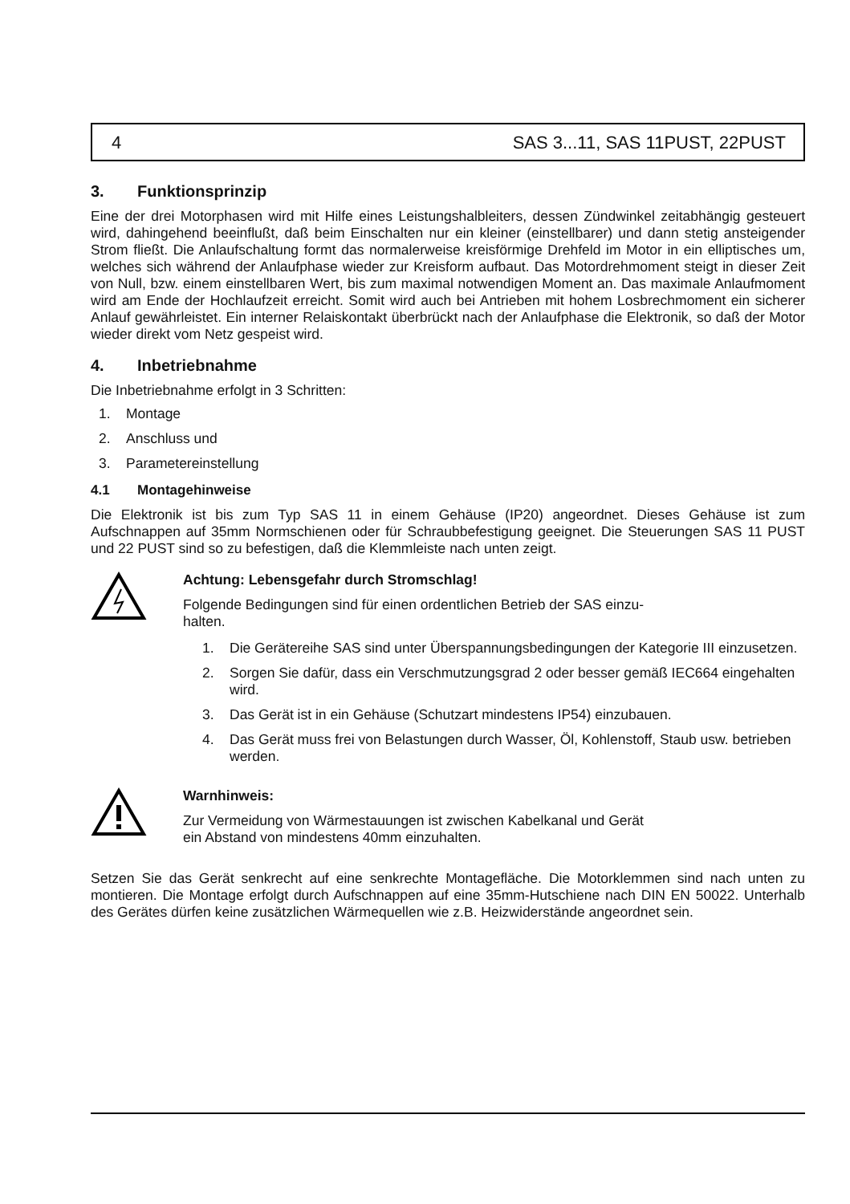4 SAS 3...11, SAS 11PUST, 22PUST
3. Funktionsprinzip
Eine der drei Motorphasen wird mit Hilfe eines Leistungshalbleiters, dessen Zündwinkel zeitab­hängig gesteuert wird, dahingehend beeinflußt, daß beim Einschalten nur ein kleiner (einstell­barer) und dann stetig ansteigender Strom fließt. Die Anlaufschaltung formt das normalerweise kreisförmige Drehfeld im Motor in ein elliptisches um, welches sich während der Anlaufphase wieder zur Kreisform aufbaut. Das Motordrehmoment steigt in dieser Zeit von Null, bzw. einem einstellbaren Wert, bis zum maximal notwendigen Moment an. Das maximale Anlaufmoment wird am Ende der Hochlaufzeit erreicht. Somit wird auch bei Antrieben mit hohem Losbrechmoment ein sicherer Anlauf gewährleistet. Ein interner Relaiskontakt überbrückt nach der Anlaufphase die Elektronik, so daß der Motor wieder direkt vom Netz gespeist wird.
4. Inbetriebnahme
Die Inbetriebnahme erfolgt in 3 Schritten:
1. Montage
2. Anschluss und
3. Parametereinstellung
4.1 Montagehinweise
Die Elektronik ist bis zum Typ SAS 11 in einem Gehäuse (IP20) angeordnet. Dieses Gehäuse ist zum Aufschnappen auf 35mm Normschienen oder für Schraubbefestigung geeignet. Die Steue­rungen SAS 11 PUST und 22 PUST sind so zu befestigen, daß die Klemmleiste nach unten zeigt.
Achtung: Lebensgefahr durch Stromschlag!
Folgende Bedingungen sind für einen ordentlichen Betrieb der SAS einzu-
halten.
1. Die Gerätereihe SAS sind unter Überspannungsbedingungen der Kategorie III einzusetzen.
2. Sorgen Sie dafür, dass ein Verschmutzungsgrad 2 oder besser gemäß IEC664 eingehalten wird.
3. Das Gerät ist in ein Gehäuse (Schutzart mindestens IP54) einzubauen.
4. Das Gerät muss frei von Belastungen durch Wasser, Öl, Kohlenstoff, Staub usw. betrieben werden.
Warnhinweis:
Zur Vermeidung von Wärmestauungen ist zwischen Kabelkanal und Gerät
ein Abstand von mindestens 40mm einzuhalten.
Setzen Sie das Gerät senkrecht auf eine senkrechte Montagefläche. Die Motorklemmen sind nach unten zu montieren. Die Montage erfolgt durch Aufschnappen auf eine 35mm-Hutschiene nach DIN EN 50022. Unterhalb des Gerätes dürfen keine zusätzlichen Wärmequellen wie z.B. Heizwiderstände angeordnet sein.